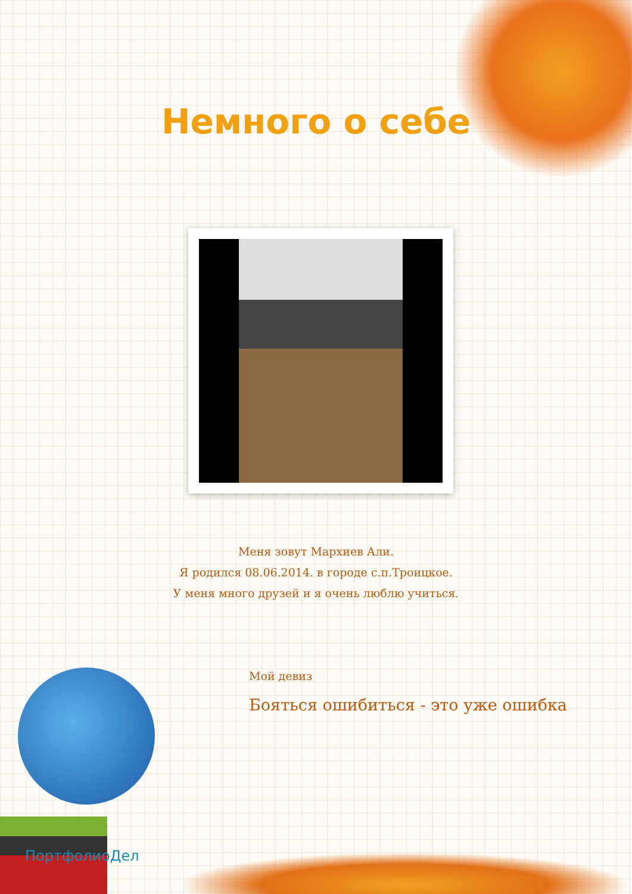Немного о себе
Меня зовут Мархиев Али.
Я родился 08.06.2014. в городе с.п.Троицкое.
У меня много друзей и я очень люблю учиться.
Мой девиз
Бояться ошибиться - это уже ошибка
ПортфолиоДел